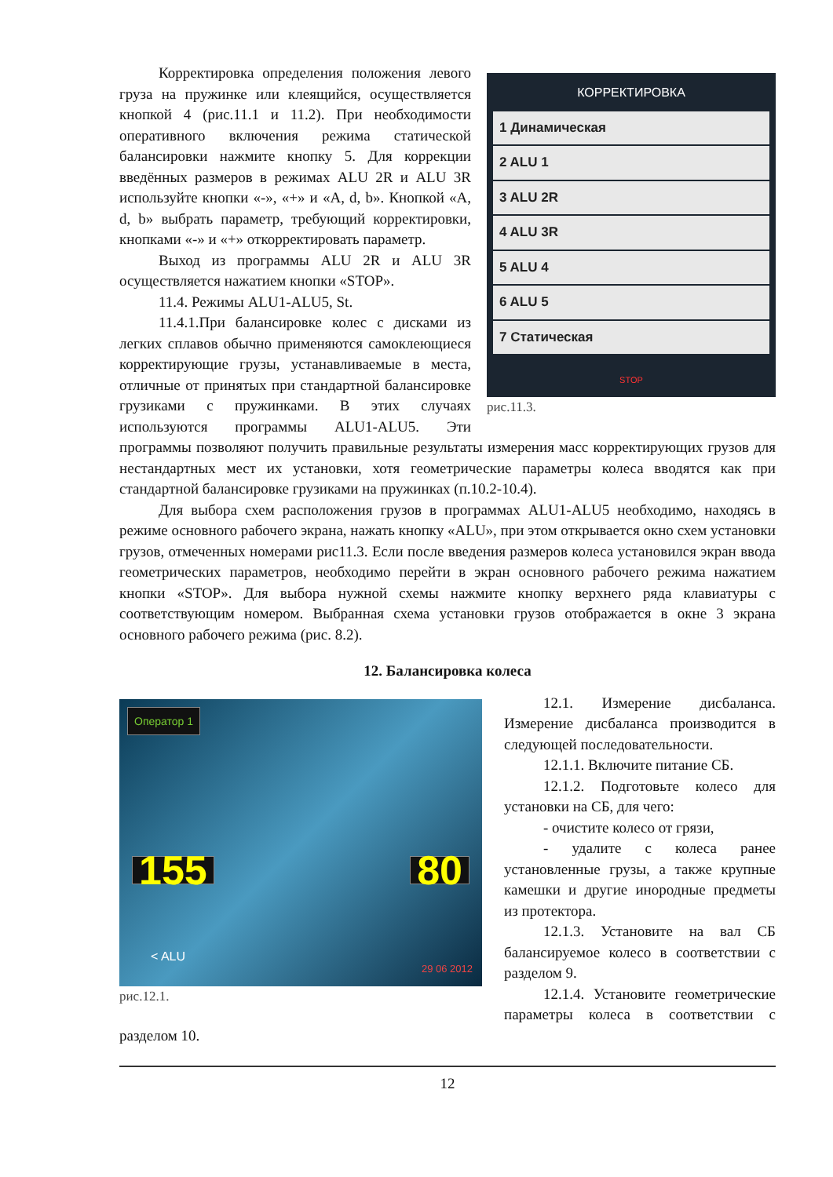КОРРЕКТИРОВКА
1 Динамическая
2 ALU 1
3 ALU 2R
4 ALU 3R
5 ALU 4
6 ALU 5
7 Статическая
STOP
рис.11.3.
Корректировка определения положения левого груза на пружинке или клеящийся, осуществляется кнопкой 4 (рис.11.1 и 11.2). При необходимости оперативного включения режима статической балансировки нажмите кнопку 5. Для коррекции введённых размеров в режимах ALU 2R и ALU 3R используйте кнопки «-», «+» и «A, d, b». Кнопкой «A, d, b» выбрать параметр, требующий корректировки, кнопками «-» и «+» откорректировать параметр.
Выход из программы ALU 2R и ALU 3R осуществляется нажатием кнопки «STOP».
11.4. Режимы ALU1-ALU5, St.
11.4.1.При балансировке колес с дисками из легких сплавов обычно применяются самоклеющиеся корректирующие грузы, устанавливаемые в места, отличные от принятых при стандартной балансировке грузиками с пружинками. В этих случаях используются программы ALU1-ALU5. Эти программы позволяют получить правильные результаты измерения масс корректирующих грузов для нестандартных мест их установки, хотя геометрические параметры колеса вводятся как при стандартной балансировке грузиками на пружинках (п.10.2-10.4).
Для выбора схем расположения грузов в программах ALU1-ALU5 необходимо, находясь в режиме основного рабочего экрана, нажать кнопку «ALU», при этом открывается окно схем установки грузов, отмеченных номерами рис11.3. Если после введения размеров колеса установился экран ввода геометрических параметров, необходимо перейти в экран основного рабочего режима нажатием кнопки «STOP». Для выбора нужной схемы нажмите кнопку верхнего ряда клавиатуры с соответствующим номером. Выбранная схема установки грузов отображается в окне 3 экрана основного рабочего режима (рис. 8.2).
12. Балансировка колеса
Оператор 1
155 80
< ALU
29 06 2012
рис.12.1.
12.1. Измерение дисбаланса. Измерение дисбаланса производится в следующей последовательности.
12.1.1. Включите питание СБ.
12.1.2. Подготовьте колесо для установки на СБ, для чего:
- очистите колесо от грязи,
- удалите с колеса ранее установленные грузы, а также крупные камешки и другие инородные предметы из протектора.
12.1.3. Установите на вал СБ балансируемое колесо в соответствии с разделом 9.
12.1.4. Установите геометрические параметры колеса в соответствии с разделом 10.
12